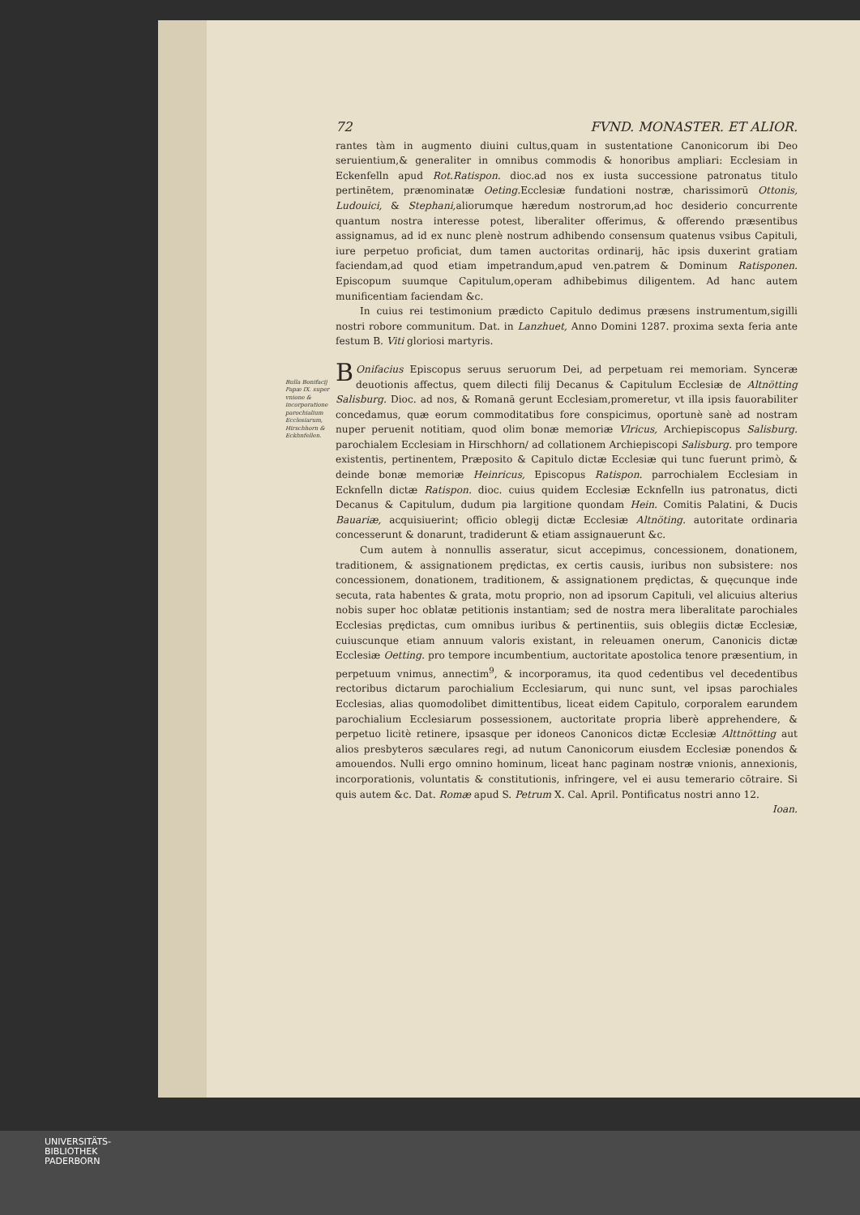Bulla Bonifacij Papæ IX. super vnione & incorporatione parochialium Ecclesiarum, Hirschhorn & Eckhnfellen.
72 FVND. MONASTER. ET ALIOR.
rantes tàm in augmento diuini cultus,quam in sustentatione Canonicorum ibi Deo seruientium,& generaliter in omnibus commodis & honoribus ampliari: Ecclesiam in Eckenfelln apud Rot.Ratispon. dioc.ad nos ex iusta successione patronatus titulo pertinētem, prænominatæ Oeting. Ecclesiæ fundationi nostræ, charissimorū Ottonis, Ludouici, & Stephani, aliorumque hæredum nostrorum,ad hoc desiderio concurrente quantum nostra interesse potest, liberaliter offerimus, & offerendo præsentibus assignamus, ad id ex nunc plenè nostrum adhibendo consensum quatenus vsibus Capituli, iure perpetuo proficiat, dum tamen auctoritas ordinarij, hāc ipsis duxerint gratiam faciendam,ad quod etiam impetrandum,apud ven.patrem & Dominum Ratisponen. Episcopum suumque Capitulum,operam adhibebimus diligentem. Ad hanc autem munificentiam faciendam &c.
In cuius rei testimonium prædicto Capitulo dedimus præsens instrumentum,sigilli nostri robore communitum. Dat. in Lanzhuet, Anno Domini 1287. proxima sexta feria ante festum B. Viti gloriosi martyris.
BOnifacius Episcopus seruus seruorum Dei, ad perpetuam rei memoriam. Synceræ deuotionis affectus, quem dilecti filij Decanus & Capitulum Ecclesiæ de Altnötting Salisburg. Dioc. ad nos, & Romanā gerunt Ecclesiam,promeretur, vt illa ipsis fauorabiliter concedamus, quæ eorum commoditatibus fore conspicimus, oportunè sanè ad nostram nuper peruenit notitiam, quod olim bonæ memoriæ Vlricus, Archiepiscopus Salisburg. parochialem Ecclesiam in Hirschhorn/ ad collationem Archiepiscopi Salisburg. pro tempore existentis, pertinentem, Præposito & Capitulo dictæ Ecclesiæ qui tunc fuerunt primò, & deinde bonæ memoriæ Heinricus, Episcopus Ratispon. parrochialem Ecclesiam in Ecknfelln dictæ Ratispon. dioc. cuius quidem Ecclesiæ Ecknfelln ius patronatus, dicti Decanus & Capitulum, dudum pia largitione quondam Hein. Comitis Palatini, & Ducis Bauariæ, acquisiuerint; officio oblegij dictæ Ecclesiæ Altnöting. autoritate ordinaria concesserunt & donarunt, tradiderunt & etiam assignauerunt &c.
Cum autem à nonnullis asseratur, sicut accepimus, concessionem, donationem, traditionem, & assignationem prędictas, ex certis causis, iuribus non subsistere: nos concessionem, donationem, traditionem, & assignationem prędictas, & quęcunque inde secuta, rata habentes & grata, motu proprio, non ad ipsorum Capituli, vel alicuius alterius nobis super hoc oblatæ petitionis instantiam; sed de nostra mera liberalitate parochiales Ecclesias prędictas, cum omnibus iuribus & pertinentiis, suis oblegiis dictæ Ecclesiæ, cuiuscunque etiam annuum valoris existant, in releuamen onerum, Canonicis dictæ Ecclesiæ Oetting. pro tempore incumbentium, auctoritate apostolica tenore præsentium, in perpetuum vnimus, annectim<sup>9</sup>, & incorporamus, ita quod cedentibus vel decedentibus rectoribus dictarum parochialium Ecclesiarum, qui nunc sunt, vel ipsas parochiales Ecclesias, alias quomodolibet dimittentibus, liceat eidem Capitulo, corporalem earundem parochialium Ecclesiarum possessionem, auctoritate propria liberè apprehendere, & perpetuo licitè retinere, ipsasque per idoneos Canonicos dictæ Ecclesiæ Alttnötting aut alios presbyteros sæculares regi, ad nutum Canonicorum eiusdem Ecclesiæ ponendos & amouendos. Nulli ergo omnino hominum, liceat hanc paginam nostræ vnionis, annexionis, incorporationis, voluntatis & constitutionis, infringere, vel ei ausu temerario cōtraire. Si quis autem &c. Dat. Romæ apud S. Petrum X. Cal. April. Pontificatus nostri anno 12.
Ioan.
UNIVERSITÄTS-
BIBLIOTHEK
PADERBORN